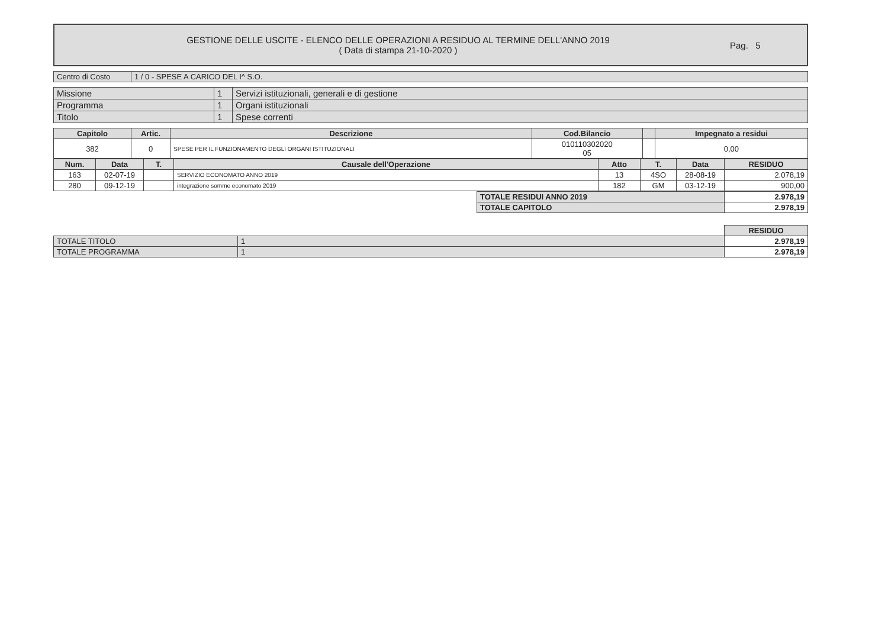GESTIONE DELLE USCITE - ELENCO DELLE OPERAZIONI A RESIDUO AL TERMINE DELL'ANNO 2019
( Data di stampa 21-10-2020 )
Pag. 5
| Centro di Costo | 1 / 0 - SPESE A CARICO DEL I^ S.O. |
| Missione | 1 | Servizi istituzionali, generali e di gestione |
| Programma | 1 | Organi istituzionali |
| Titolo | 1 | Spese correnti |
| Capitolo | Artic. | Descrizione | Cod.Bilancio | | Impegnato a residui |
| --- | --- | --- | --- | --- | --- |
| 382 | 0 | SPESE PER IL FUNZIONAMENTO DEGLI ORGANI ISTITUZIONALI | 010110302020 05 | | 0,00 |
| Num. | Data | T. | Causale dell'Operazione | Atto | T. | Data | RESIDUO |
| --- | --- | --- | --- | --- | --- | --- | --- |
| 163 | 02-07-19 | | SERVIZIO ECONOMATO ANNO 2019 | 13 | 4SO | 28-08-19 | 2.078,19 |
| 280 | 09-12-19 | | integrazione somme economato 2019 | 182 | GM | 03-12-19 | 900,00 |
| TOTALE RESIDUI ANNO 2019 | 2.978,19 |
| TOTALE CAPITOLO | 2.978,19 |
| | | RESIDUO |
| TOTALE TITOLO | 1 | 2.978,19 |
| TOTALE PROGRAMMA | 1 | 2.978,19 |